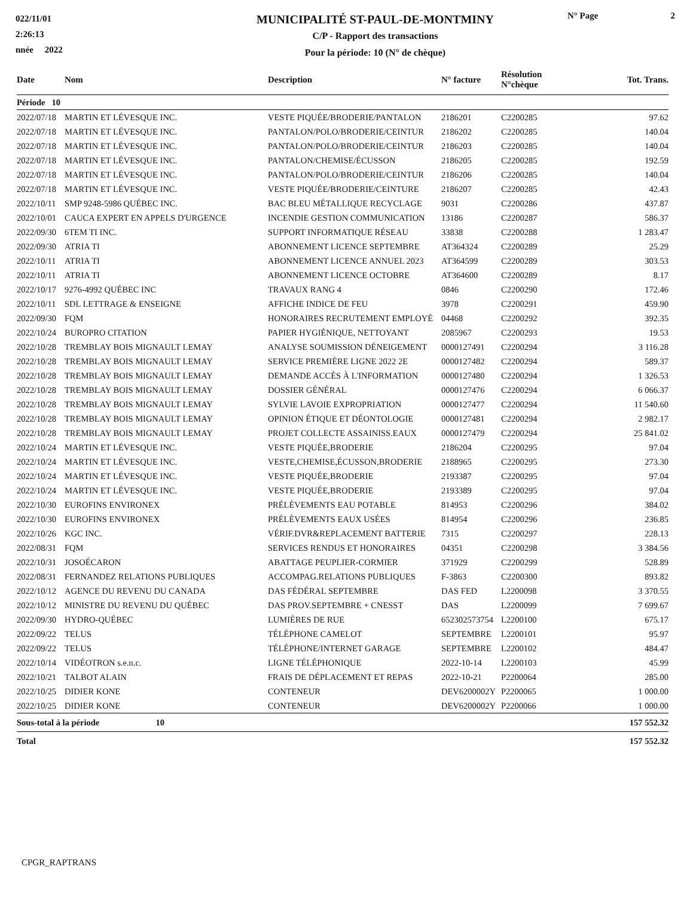022/11/01
2:26:13
nnée 2022
MUNICIPALITÉ ST-PAUL-DE-MONTMINY
C/P - Rapport des transactions
Pour la période: 10 (N° de chèque)
N° Page 2
| Date | Nom | Description | N° facture | Résolution N°chèque | Tot. Trans. |
| --- | --- | --- | --- | --- | --- |
| Période 10 | | | | | |
| 2022/07/18 | MARTIN ET LÉVESQUE INC. | VESTE PIQUÉE/BRODERIE/PANTALON | 2186201 | C2200285 | 97.62 |
| 2022/07/18 | MARTIN ET LÉVESQUE INC. | PANTALON/POLO/BRODERIE/CEINTUR | 2186202 | C2200285 | 140.04 |
| 2022/07/18 | MARTIN ET LÉVESQUE INC. | PANTALON/POLO/BRODERIE/CEINTUR | 2186203 | C2200285 | 140.04 |
| 2022/07/18 | MARTIN ET LÉVESQUE INC. | PANTALON/CHEMISE/ÉCUSSON | 2186205 | C2200285 | 192.59 |
| 2022/07/18 | MARTIN ET LÉVESQUE INC. | PANTALON/POLO/BRODERIE/CEINTUR | 2186206 | C2200285 | 140.04 |
| 2022/07/18 | MARTIN ET LÉVESQUE INC. | VESTE PIQUÉE/BRODERIE/CEINTURE | 2186207 | C2200285 | 42.43 |
| 2022/10/11 | SMP 9248-5986 QUÉBEC INC. | BAC BLEU MÉTALLIQUE RECYCLAGE | 9031 | C2200286 | 437.87 |
| 2022/10/01 | CAUCA EXPERT EN APPELS D'URGENCE | INCENDIE GESTION COMMUNICATION | 13186 | C2200287 | 586.37 |
| 2022/09/30 | 6TEM TI INC. | SUPPORT INFORMATIQUE RÉSEAU | 33838 | C2200288 | 1 283.47 |
| 2022/09/30 | ATRIA TI | ABONNEMENT LICENCE SEPTEMBRE | AT364324 | C2200289 | 25.29 |
| 2022/10/11 | ATRIA TI | ABONNEMENT LICENCE ANNUEL 2023 | AT364599 | C2200289 | 303.53 |
| 2022/10/11 | ATRIA TI | ABONNEMENT LICENCE OCTOBRE | AT364600 | C2200289 | 8.17 |
| 2022/10/17 | 9276-4992 QUÉBEC INC | TRAVAUX RANG 4 | 0846 | C2200290 | 172.46 |
| 2022/10/11 | SDL LETTRAGE & ENSEIGNE | AFFICHE INDICE DE FEU | 3978 | C2200291 | 459.90 |
| 2022/09/30 | FQM | HONORAIRES RECRUTEMENT EMPLOYÉ | 04468 | C2200292 | 392.35 |
| 2022/10/24 | BUROPRO CITATION | PAPIER HYGIÉNIQUE, NETTOYANT | 2085967 | C2200293 | 19.53 |
| 2022/10/28 | TREMBLAY BOIS MIGNAULT LEMAY | ANALYSE SOUMISSION DÉNEIGEMENT | 0000127491 | C2200294 | 3 116.28 |
| 2022/10/28 | TREMBLAY BOIS MIGNAULT LEMAY | SERVICE PREMIÈRE LIGNE 2022 2E | 0000127482 | C2200294 | 589.37 |
| 2022/10/28 | TREMBLAY BOIS MIGNAULT LEMAY | DEMANDE ACCÈS À L'INFORMATION | 0000127480 | C2200294 | 1 326.53 |
| 2022/10/28 | TREMBLAY BOIS MIGNAULT LEMAY | DOSSIER GÉNÉRAL | 0000127476 | C2200294 | 6 066.37 |
| 2022/10/28 | TREMBLAY BOIS MIGNAULT LEMAY | SYLVIE LAVOIE EXPROPRIATION | 0000127477 | C2200294 | 11 540.60 |
| 2022/10/28 | TREMBLAY BOIS MIGNAULT LEMAY | OPINION ÉTIQUE ET DÉONTOLOGIE | 0000127481 | C2200294 | 2 982.17 |
| 2022/10/28 | TREMBLAY BOIS MIGNAULT LEMAY | PROJET COLLECTE ASSAINISS.EAUX | 0000127479 | C2200294 | 25 841.02 |
| 2022/10/24 | MARTIN ET LÉVESQUE INC. | VESTE PIQUÉE,BRODERIE | 2186204 | C2200295 | 97.04 |
| 2022/10/24 | MARTIN ET LÉVESQUE INC. | VESTE,CHEMISE,ÉCUSSON,BRODERIE | 2188965 | C2200295 | 273.30 |
| 2022/10/24 | MARTIN ET LÉVESQUE INC. | VESTE PIQUÉE,BRODERIE | 2193387 | C2200295 | 97.04 |
| 2022/10/24 | MARTIN ET LÉVESQUE INC. | VESTE PIQUÉE,BRODERIE | 2193389 | C2200295 | 97.04 |
| 2022/10/30 | EUROFINS ENVIRONEX | PRÉLÈVEMENTS EAU POTABLE | 814953 | C2200296 | 384.02 |
| 2022/10/30 | EUROFINS ENVIRONEX | PRÉLÈVEMENTS EAUX USÉES | 814954 | C2200296 | 236.85 |
| 2022/10/26 | KGC INC. | VÉRIF.DVR&REPLACEMENT BATTERIE | 7315 | C2200297 | 228.13 |
| 2022/08/31 | FQM | SERVICES RENDUS ET HONORAIRES | 04351 | C2200298 | 3 384.56 |
| 2022/10/31 | JOSOÉCARON | ABATTAGE PEUPLIER-CORMIER | 371929 | C2200299 | 528.89 |
| 2022/08/31 | FERNANDEZ RELATIONS PUBLIQUES | ACCOMPAG.RELATIONS PUBLIQUES | F-3863 | C2200300 | 893.82 |
| 2022/10/12 | AGENCE DU REVENU DU CANADA | DAS FÉDÉRAL SEPTEMBRE | DAS FED | L2200098 | 3 370.55 |
| 2022/10/12 | MINISTRE DU REVENU DU QUÉBEC | DAS PROV.SEPTEMBRE + CNESST | DAS | L2200099 | 7 699.67 |
| 2022/09/30 | HYDRO-QUÉBEC | LUMIÈRES DE RUE | 652302573754 | L2200100 | 675.17 |
| 2022/09/22 | TELUS | TÉLÉPHONE CAMELOT | SEPTEMBRE | L2200101 | 95.97 |
| 2022/09/22 | TELUS | TÉLÉPHONE/INTERNET GARAGE | SEPTEMBRE | L2200102 | 484.47 |
| 2022/10/14 | VIDÉOTRON s.e.n.c. | LIGNE TÉLÉPHONIQUE | 2022-10-14 | L2200103 | 45.99 |
| 2022/10/21 | TALBOT ALAIN | FRAIS DE DÉPLACEMENT ET REPAS | 2022-10-21 | P2200064 | 285.00 |
| 2022/10/25 | DIDIER KONE | CONTENEUR | DEV6200002Y | P2200065 | 1 000.00 |
| 2022/10/25 | DIDIER KONE | CONTENEUR | DEV6200002Y | P2200066 | 1 000.00 |
| Sous-total à la période 10 | | | | | 157 552.32 |
| Total | | | | | 157 552.32 |
CPGR_RAPTRANS